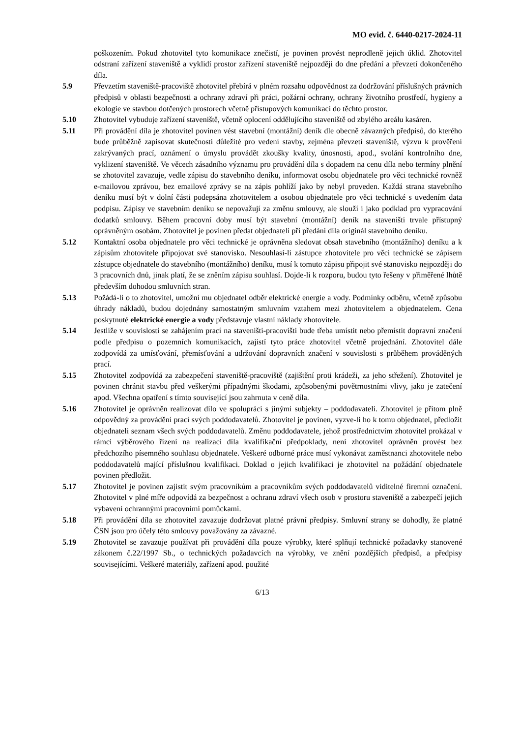MO evid. č. 6440-0217-2024-11
poškozením. Pokud zhotovitel tyto komunikace znečistí, je povinen provést neprodleně jejich úklid. Zhotovitel odstraní zařízení staveniště a vyklidí prostor zařízení staveniště nejpozději do dne předání a převzetí dokončeného díla.
5.9 Převzetím staveniště-pracoviště zhotovitel přebírá v plném rozsahu odpovědnost za dodržování příslušných právních předpisů v oblasti bezpečnosti a ochrany zdraví při práci, požární ochrany, ochrany životního prostředí, hygieny a ekologie ve stavbou dotčených prostorech včetně přístupových komunikací do těchto prostor.
5.10 Zhotovitel vybuduje zařízení staveniště, včetně oplocení oddělujícího staveniště od zbylého areálu kasáren.
5.11 Při provádění díla je zhotovitel povinen vést stavební (montážní) deník dle obecně závazných předpisů, do kterého bude průběžně zapisovat skutečností důležité pro vedení stavby, zejména převzetí staveniště, výzvu k prověření zakrývaných prací, oznámení o úmyslu provádět zkoušky kvality, únosnosti, apod., svolání kontrolního dne, vyklizení staveniště. Ve věcech zásadního významu pro provádění díla s dopadem na cenu díla nebo termíny plnění se zhotovitel zavazuje, vedle zápisu do stavebního deníku, informovat osobu objednatele pro věci technické rovněž e-mailovou zprávou, bez emailové zprávy se na zápis pohlíží jako by nebyl proveden. Každá strana stavebního deníku musí být v dolní části podepsána zhotovitelem a osobou objednatele pro věci technické s uvedením data podpisu. Zápisy ve stavebním deníku se nepovažují za změnu smlouvy, ale slouží i jako podklad pro vypracování dodatků smlouvy. Během pracovní doby musí být stavební (montážní) deník na staveništi trvale přístupný oprávněným osobám. Zhotovitel je povinen předat objednateli při předání díla originál stavebního deníku.
5.12 Kontaktní osoba objednatele pro věci technické je oprávněna sledovat obsah stavebního (montážního) deníku a k zápisům zhotovitele připojovat své stanovisko. Nesouhlasí-li zástupce zhotovitele pro věci technické se zápisem zástupce objednatele do stavebního (montážního) deníku, musí k tomuto zápisu připojit své stanovisko nejpozději do 3 pracovních dnů, jinak platí, že se zněním zápisu souhlasí. Dojde-li k rozporu, budou tyto řešeny v přiměřené lhůtě především dohodou smluvních stran.
5.13 Požádá-li o to zhotovitel, umožní mu objednatel odběr elektrické energie a vody. Podmínky odběru, včetně způsobu úhrady nákladů, budou dojednány samostatným smluvním vztahem mezi zhotovitelem a objednatelem. Cena poskytnuté elektrické energie a vody představuje vlastní náklady zhotovitele.
5.14 Jestliže v souvislosti se zahájením prací na staveništi-pracovišti bude třeba umístit nebo přemístit dopravní značení podle předpisu o pozemních komunikacích, zajistí tyto práce zhotovitel včetně projednání. Zhotovitel dále zodpovídá za umísťování, přemísťování a udržování dopravních značení v souvislosti s průběhem prováděných prací.
5.15 Zhotovitel zodpovídá za zabezpečení staveniště-pracoviště (zajištění proti krádeži, za jeho střežení). Zhotovitel je povinen chránit stavbu před veškerými případnými škodami, způsobenými povětrnostními vlivy, jako je zatečení apod. Všechna opatření s tímto související jsou zahrnuta v ceně díla.
5.16 Zhotovitel je oprávněn realizovat dílo ve spolupráci s jinými subjekty – poddodavateli. Zhotovitel je přitom plně odpovědný za provádění prací svých poddodavatelů. Zhotovitel je povinen, vyzve-li ho k tomu objednatel, předložit objednateli seznam všech svých poddodavatelů. Změnu poddodavatele, jehož prostřednictvím zhotovitel prokázal v rámci výběrového řízení na realizaci díla kvalifikační předpoklady, není zhotovitel oprávněn provést bez předchozího písemného souhlasu objednatele. Veškeré odborné práce musí vykonávat zaměstnanci zhotovitele nebo poddodavatelů mající příslušnou kvalifikaci. Doklad o jejich kvalifikaci je zhotovitel na požádání objednatele povinen předložit.
5.17 Zhotovitel je povinen zajistit svým pracovníkům a pracovníkům svých poddodavatelů viditelné firemní označení. Zhotovitel v plné míře odpovídá za bezpečnost a ochranu zdraví všech osob v prostoru staveniště a zabezpečí jejich vybavení ochrannými pracovními pomůckami.
5.18 Při provádění díla se zhotovitel zavazuje dodržovat platné právní předpisy. Smluvní strany se dohodly, že platné ČSN jsou pro účely této smlouvy považovány za závazné.
5.19 Zhotovitel se zavazuje používat při provádění díla pouze výrobky, které splňují technické požadavky stanovené zákonem č.22/1997 Sb., o technických požadavcích na výrobky, ve znění pozdějších předpisů, a předpisy souvisejícími. Veškeré materiály, zařízení apod. použité
6/13